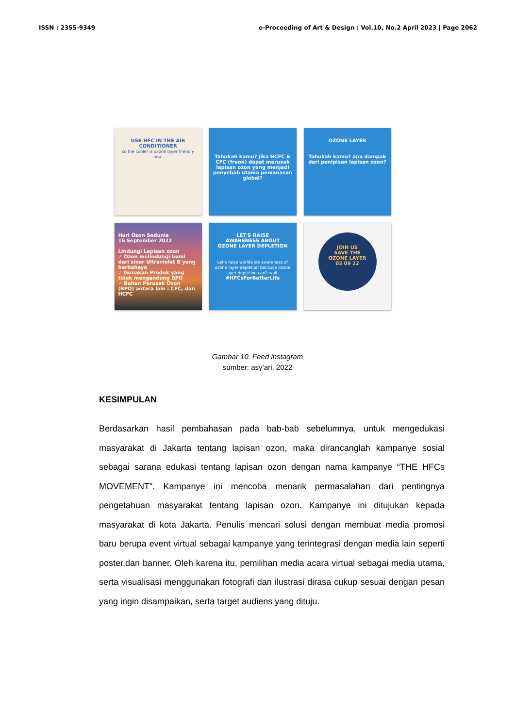ISSN : 2355-9349 e-Proceeding of Art & Design : Vol.10, No.2 April 2023 | Page 2062
USE HFC IN THE AIR CONDITIONER
so the cooler is ozone layer friendly now.
Tahukah kamu? jika HCFC & CFC (freon) dapat merusak lapisan ozon yang menjadi penyebab utama pemanasan global?
OZONE LAYER
Tahukah kamu? apa dampak dari penipisan lapisan ozon?
Hari Ozon Sedunia
16 September 2022
Lindungi Lapisan ozon
✓ Ozon melindungi bumi dari sinar Ultraviolet B yang berbahaya
✓ Gunakan Produk yang tidak mengandung BPO
✓ Bahan Perusak Ozon (BPO) antara lain : CFC, dan HCFC
LET'S RAISE
AWARENESS ABOUT
OZONE LAYER DEPLETION
Let's raise worldwide awareness of ozone layer depletion because ozone layer depletion can't wait.
#HFCsForBetterLife
JOIN US
SAVE THE
OZONE LAYER
03 09 22
Gambar 10. Feed instagram
sumber: asy’ari, 2022
KESIMPULAN
Berdasarkan hasil pembahasan pada bab-bab sebelumnya, untuk mengedukasi masyarakat di Jakarta tentang lapisan ozon, maka dirancanglah kampanye sosial sebagai sarana edukasi tentang lapisan ozon dengan nama kampanye “THE HFCs MOVEMENT”. Kampanye ini mencoba menarik permasalahan dari pentingnya pengetahuan masyarakat tentang lapisan ozon. Kampanye ini ditujukan kepada masyarakat di kota Jakarta. Penulis mencari solusi dengan membuat media promosi baru berupa event virtual sebagai kampanye yang terintegrasi dengan media lain seperti poster,dan banner. Oleh karena itu, pemilihan media acara virtual sebagai media utama, serta visualisasi menggunakan fotografi dan ilustrasi dirasa cukup sesuai dengan pesan yang ingin disampaikan, serta target audiens yang dituju.